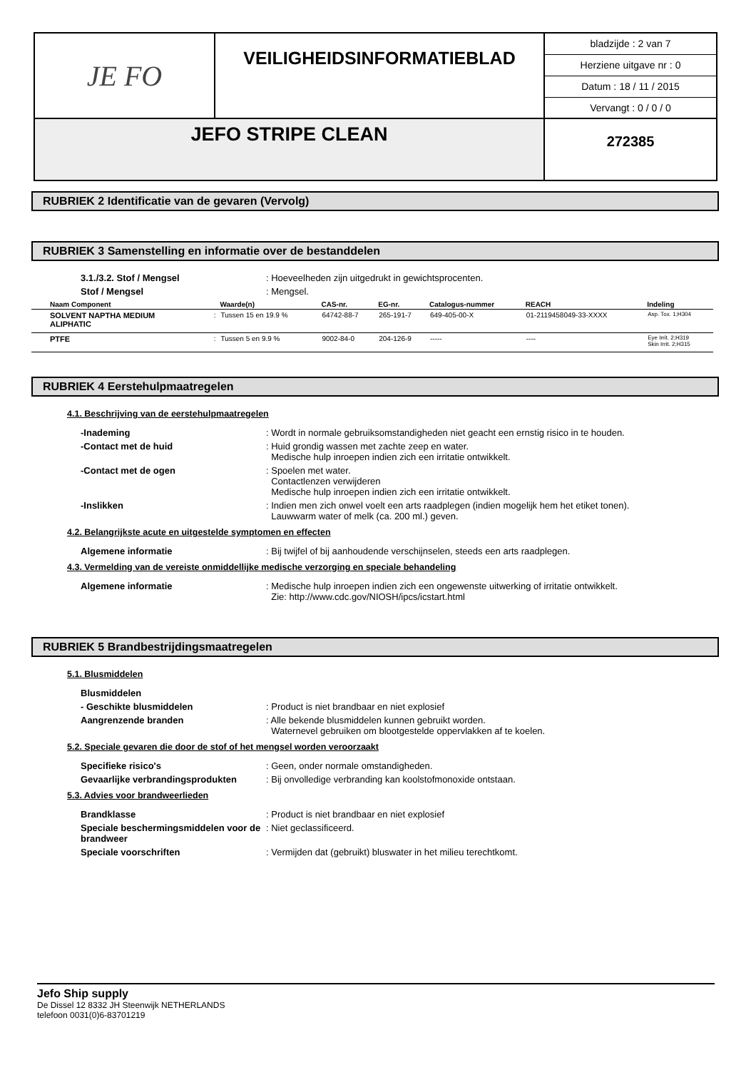JE FO
VEILIGHEIDSINFORMATIEBLAD
bladzijde : 2 van 7
Herziene uitgave nr : 0
Datum : 18 / 11 / 2015
Vervangt : 0 / 0 / 0
JEFO STRIPE CLEAN
272385
RUBRIEK 2 Identificatie van de gevaren (Vervolg)
RUBRIEK 3 Samenstelling en informatie over de bestanddelen
3.1./3.2. Stof / Mengsel : Hoeveelheden zijn uitgedrukt in gewichtsprocenten.
Stof / Mengsel : Mengsel.
| Naam Component | | Waarde(n) | CAS-nr. | EG-nr. | Catalogus-nummer | REACH | Indeling |
| --- | --- | --- | --- | --- | --- | --- | --- |
| SOLVENT NAPTHA MEDIUM ALIPHATIC | : | Tussen 15 en 19.9 % | 64742-88-7 | 265-191-7 | 649-405-00-X | 01-2119458049-33-XXXX | Asp. Tox. 1;H304 |
| PTFE | : | Tussen 5 en 9.9 % | 9002-84-0 | 204-126-9 | ----- | ---- | Eye Irrit. 2;H319 Skin Irrit. 2;H315 |
RUBRIEK 4 Eerstehulpmaatregelen
4.1. Beschrijving van de eerstehulpmaatregelen
-Inademing : Wordt in normale gebruiksomstandigheden niet geacht een ernstig risico in te houden.
-Contact met de huid : Huid grondig wassen met zachte zeep en water.
Medische hulp inroepen indien zich een irritatie ontwikkelt.
-Contact met de ogen : Spoelen met water.
Contactlenzen verwijderen
Medische hulp inroepen indien zich een irritatie ontwikkelt.
-Inslikken : Indien men zich onwel voelt een arts raadplegen (indien mogelijk hem het etiket tonen).
Lauwwarm water of melk (ca. 200 ml.) geven.
4.2. Belangrijkste acute en uitgestelde symptomen en effecten
Algemene informatie : Bij twijfel of bij aanhoudende verschijnselen, steeds een arts raadplegen.
4.3. Vermelding van de vereiste onmiddellijke medische verzorging en speciale behandeling
Algemene informatie : Medische hulp inroepen indien zich een ongewenste uitwerking of irritatie ontwikkelt.
Zie: http://www.cdc.gov/NIOSH/ipcs/icstart.html
RUBRIEK 5 Brandbestrijdingsmaatregelen
5.1. Blusmiddelen
Blusmiddelen
- Geschikte blusmiddelen : Product is niet brandbaar en niet explosief
Aangrenzende branden : Alle bekende blusmiddelen kunnen gebruikt worden.
Waternevel gebruiken om blootgestelde oppervlakken af te koelen.
5.2. Speciale gevaren die door de stof of het mengsel worden veroorzaakt
Specifieke risico's : Geen, onder normale omstandigheden.
Gevaarlijke verbrandingsprodukten : Bij onvolledige verbranding kan koolstofmonoxide ontstaan.
5.3. Advies voor brandweerlieden
Brandklasse : Product is niet brandbaar en niet explosief
Speciale beschermingsmiddelen voor de brandweer
: Niet geclassificeerd.
Speciale voorschriften : Vermijden dat (gebruikt) bluswater in het milieu terechtkomt.
Jefo Ship supply
De Dissel 12 8332 JH Steenwijk NETHERLANDS
telefoon 0031(0)6-83701219